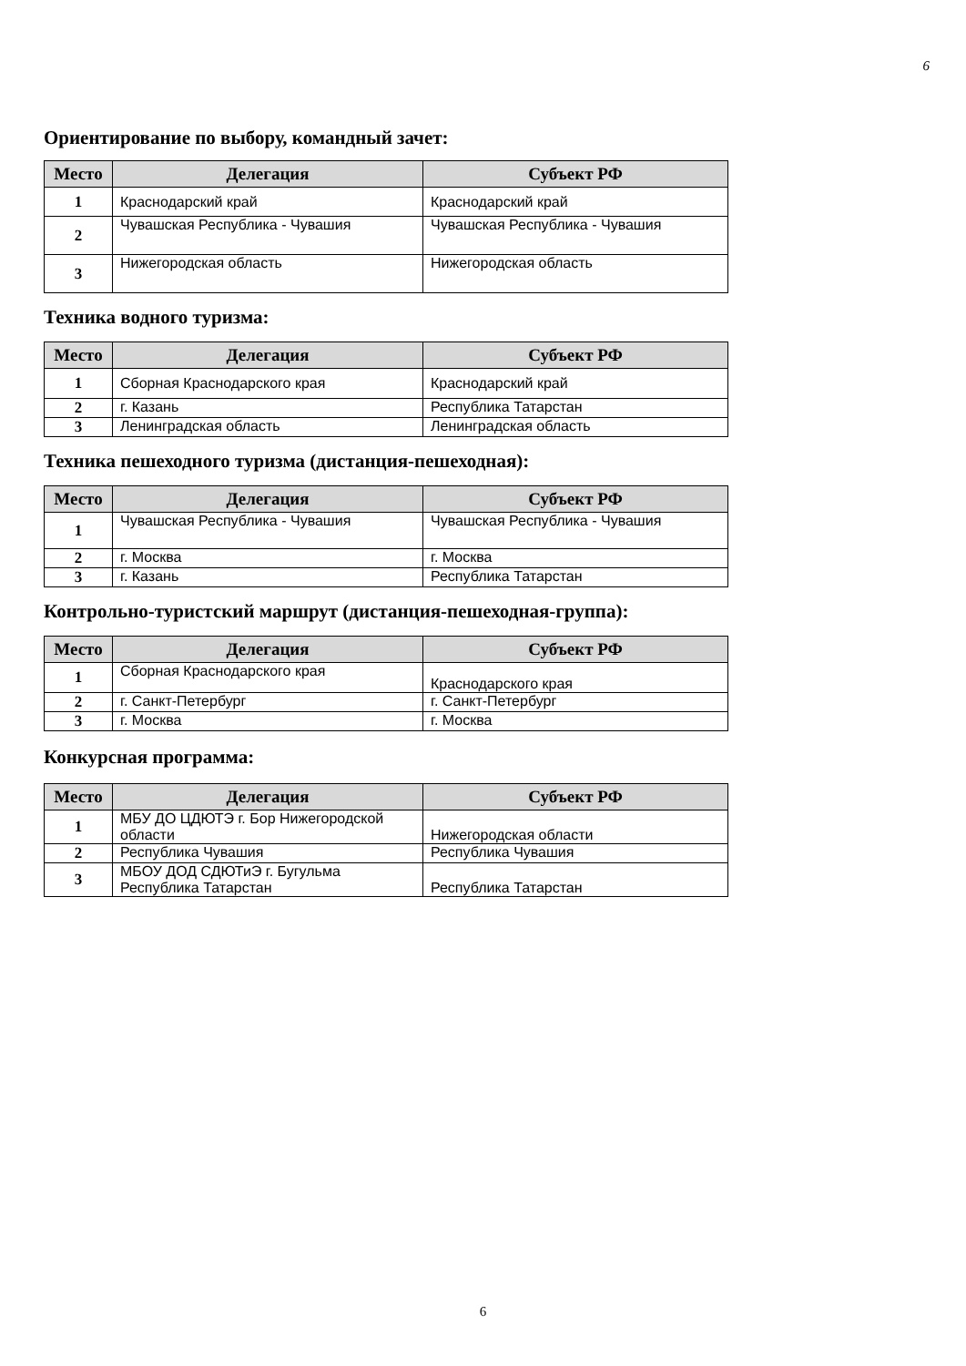6
Ориентирование по выбору, командный зачет:
| Место | Делегация | Субъект РФ |
| --- | --- | --- |
| 1 | Краснодарский край | Краснодарский край |
| 2 | Чувашская Республика - Чувашия | Чувашская Республика - Чувашия |
| 3 | Нижегородская область | Нижегородская область |
Техника водного туризма:
| Место | Делегация | Субъект РФ |
| --- | --- | --- |
| 1 | Сборная Краснодарского края | Краснодарский край |
| 2 | г. Казань | Республика Татарстан |
| 3 | Ленинградская область | Ленинградская область |
Техника пешеходного туризма (дистанция-пешеходная):
| Место | Делегация | Субъект РФ |
| --- | --- | --- |
| 1 | Чувашская Республика - Чувашия | Чувашская Республика - Чувашия |
| 2 | г. Москва | г. Москва |
| 3 | г. Казань | Республика Татарстан |
Контрольно-туристский маршрут (дистанция-пешеходная-группа):
| Место | Делегация | Субъект РФ |
| --- | --- | --- |
| 1 | Сборная Краснодарского края | Краснодарского края |
| 2 | г. Санкт-Петербург | г. Санкт-Петербург |
| 3 | г. Москва | г. Москва |
Конкурсная программа:
| Место | Делегация | Субъект РФ |
| --- | --- | --- |
| 1 | МБУ ДО ЦДЮТЭ г. Бор Нижегородской области | Нижегородская области |
| 2 | Республика Чувашия | Республика Чувашия |
| 3 | МБОУ ДОД СДЮТиЭ г. Бугульма Республика Татарстан | Республика Татарстан |
6